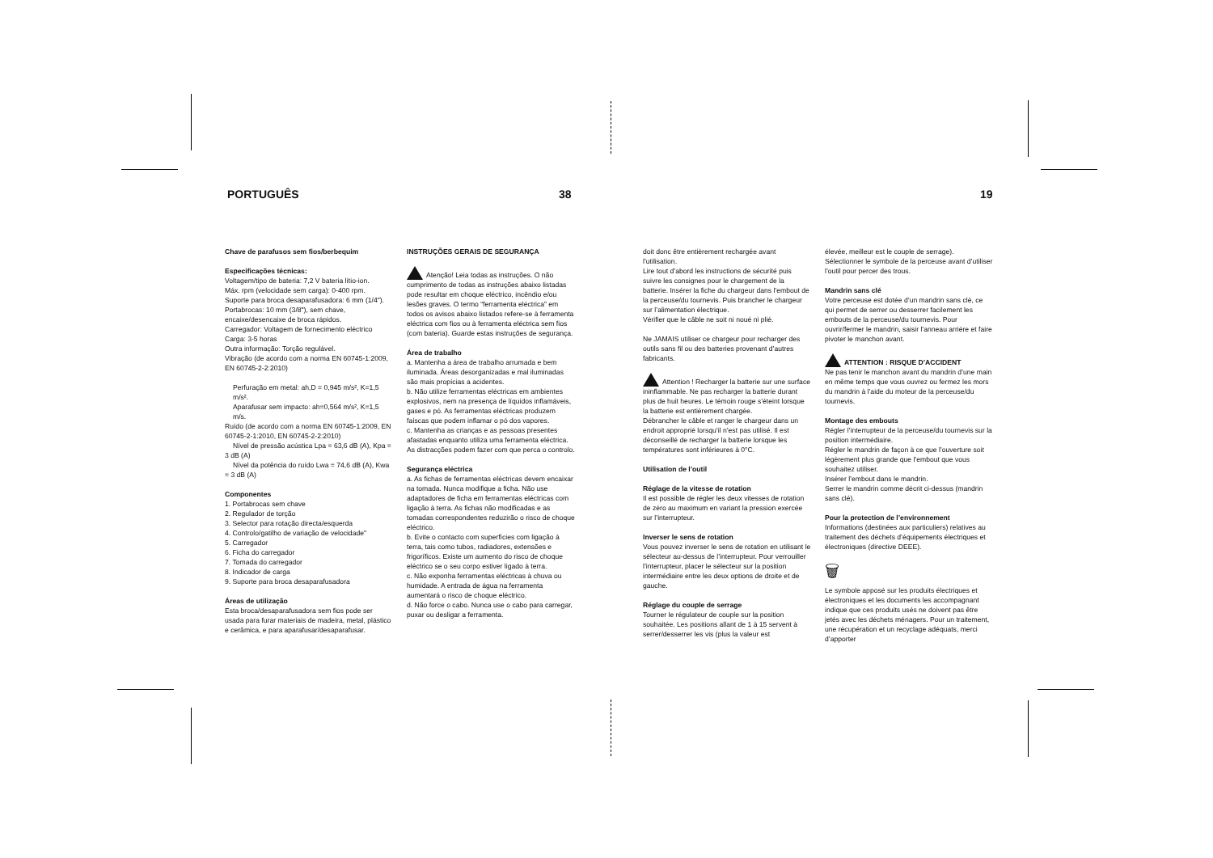PORTUGUÊS 38 19
Chave de parafusos sem fios/berbequim
Especificações técnicas:
Voltagem/tipo de bateria: 7,2 V bateria lítio-ion.
Máx. rpm (velocidade sem carga): 0-400 rpm.
Suporte para broca desaparafusadora: 6 mm (1/4").
Portabrocas: 10 mm (3/8"), sem chave, encaixe/desencaixe de broca rápidos.
Carregador: Voltagem de fornecimento eléctrico
Carga: 3-5 horas
Outra informação: Torção regulável.
Vibração (de acordo com a norma EN 60745-1:2009, EN 60745-2-2:2010)
Perfuração em metal: ah,D = 0,945 m/s², K=1,5 m/s².
Aparafusar sem impacto: ah=0,564 m/s², K=1,5 m/s.
Ruído (de acordo com a norma EN 60745-1:2009, EN 60745-2-1:2010, EN 60745-2-2:2010)
Nível de pressão acústica Lpa = 63,6 dB (A), Kpa = 3 dB (A)
Nível da potência do ruído Lwa = 74,6 dB (A), Kwa = 3 dB (A)
Componentes
1. Portabrocas sem chave
2. Regulador de torção
3. Selector para rotação directa/esquerda
4. Controlo/gatilho de variação de velocidade"
5. Carregador
6. Ficha do carregador
7. Tomada do carregador
8. Indicador de carga
9. Suporte para broca desaparafusadora
Áreas de utilização
Esta broca/desaparafusadora sem fios pode ser usada para furar materiais de madeira, metal, plástico e cerâmica, e para aparafusar/desaparafusar.
INSTRUÇÕES GERAIS DE SEGURANÇA
Atenção! Leia todas as instruções. O não cumprimento de todas as instruções abaixo listadas pode resultar em choque eléctrico, incêndio e/ou lesões graves. O termo “ferramenta eléctrica” em todos os avisos abaixo listados refere-se à ferramenta eléctrica com fios ou à ferramenta eléctrica sem fios (com bateria). Guarde estas instruções de segurança.
Área de trabalho
a. Mantenha a área de trabalho arrumada e bem iluminada. Áreas desorganizadas e mal iluminadas são mais propícias a acidentes.
b. Não utilize ferramentas eléctricas em ambientes explosivos, nem na presença de líquidos inflamáveis, gases e pó. As ferramentas eléctricas produzem faíscas que podem inflamar o pó dos vapores.
c. Mantenha as crianças e as pessoas presentes afastadas enquanto utiliza uma ferramenta eléctrica. As distracções podem fazer com que perca o controlo.
Segurança eléctrica
a. As fichas de ferramentas eléctricas devem encaixar na tomada. Nunca modifique a ficha. Não use adaptadores de ficha em ferramentas eléctricas com ligação à terra. As fichas não modificadas e as tomadas correspondentes reduzirão o risco de choque eléctrico.
b. Evite o contacto com superfícies com ligação à terra, tais como tubos, radiadores, extensões e frigoríficos. Existe um aumento do risco de choque eléctrico se o seu corpo estiver ligado à terra.
c. Não exponha ferramentas eléctricas à chuva ou humidade. A entrada de água na ferramenta aumentará o risco de choque eléctrico.
d. Não force o cabo. Nunca use o cabo para carregar, puxar ou desligar a ferramenta.
doit donc être entièrement rechargée avant l’utilisation.
Lire tout d’abord les instructions de sécurité puis suivre les consignes pour le chargement de la batterie. Insérer la fiche du chargeur dans l’embout de la perceuse/du tournevis. Puis brancher le chargeur sur l’alimentation électrique.
Vérifier que le câble ne soit ni noué ni plié.
Ne JAMAIS utiliser ce chargeur pour recharger des outils sans fil ou des batteries provenant d’autres fabricants.
Attention ! Recharger la batterie sur une surface ininflammable. Ne pas recharger la batterie durant plus de huit heures. Le témoin rouge s’éteint lorsque la batterie est entièrement chargée.
Débrancher le câble et ranger le chargeur dans un endroit approprié lorsqu’il n’est pas utilisé. Il est déconseillé de recharger la batterie lorsque les températures sont inférieures à 0°C.
Utilisation de l’outil
Réglage de la vitesse de rotation
Il est possible de régler les deux vitesses de rotation de zéro au maximum en variant la pression exercée sur l’interrupteur.
Inverser le sens de rotation
Vous pouvez inverser le sens de rotation en utilisant le sélecteur au-dessus de l’interrupteur. Pour verrouiller l’interrupteur, placer le sélecteur sur la position intermédiaire entre les deux options de droite et de gauche.
Réglage du couple de serrage
Tourner le régulateur de couple sur la position souhaitée. Les positions allant de 1 à 15 servent à serrer/desserrer les vis (plus la valeur est
élevée, meilleur est le couple de serrage). Sélectionner le symbole de la perceuse avant d’utiliser l’outil pour percer des trous.
Mandrin sans clé
Votre perceuse est dotée d’un mandrin sans clé, ce qui permet de serrer ou desserrer facilement les embouts de la perceuse/du tournevis. Pour ouvrir/fermer le mandrin, saisir l’anneau arrière et faire pivoter le manchon avant.
ATTENTION : RISQUE D’ACCIDENT
Ne pas tenir le manchon avant du mandrin d’une main en même temps que vous ouvrez ou fermez les mors du mandrin à l’aide du moteur de la perceuse/du tournevis.
Montage des embouts
Régler l’interrupteur de la perceuse/du tournevis sur la position intermédiaire.
Régler le mandrin de façon à ce que l’ouverture soit légèrement plus grande que l’embout que vous souhaitez utiliser.
Insérer l’embout dans le mandrin.
Serrer le mandrin comme décrit ci-dessus (mandrin sans clé).
Pour la protection de l’environnement
Informations (destinées aux particuliers) relatives au traitement des déchets d’équipements électriques et électroniques (directive DEEE).
🗑
Le symbole apposé sur les produits électriques et électroniques et les documents les accompagnant indique que ces produits usés ne doivent pas être jetés avec les déchets ménagers. Pour un traitement, une récupération et un recyclage adéquats, merci d’apporter